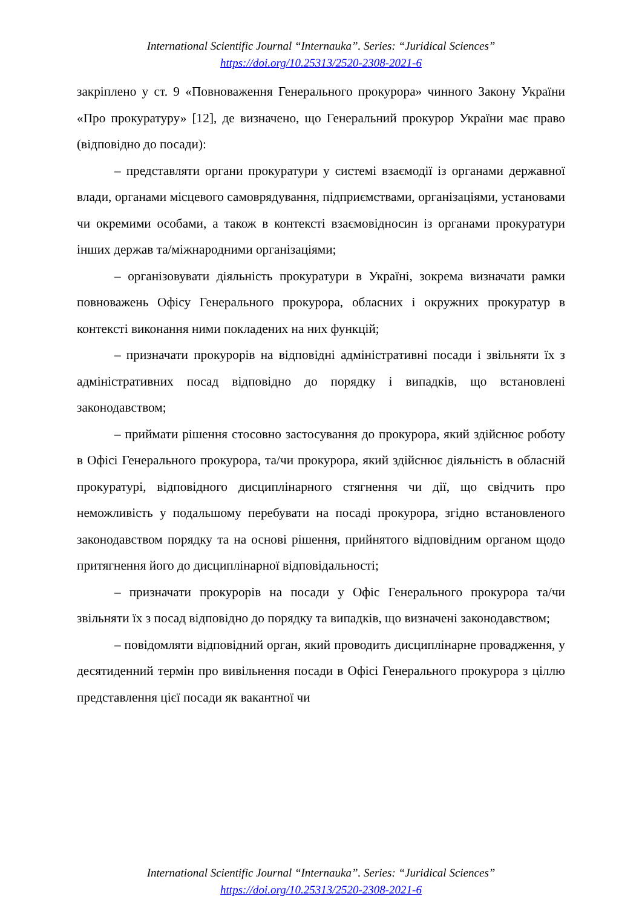International Scientific Journal “Internauka”. Series: “Juridical Sciences”
https://doi.org/10.25313/2520-2308-2021-6
закріплено у ст. 9 «Повноваження Генерального прокурора» чинного Закону України «Про прокуратуру» [12], де визначено, що Генеральний прокурор України має право (відповідно до посади):
– представляти органи прокуратури у системі взаємодії із органами державної влади, органами місцевого самоврядування, підприємствами, організаціями, установами чи окремими особами, а також в контексті взаємовідносин із органами прокуратури інших держав та/міжнародними організаціями;
– організовувати діяльність прокуратури в Україні, зокрема визначати рамки повноважень Офісу Генерального прокурора, обласних і окружних прокуратур в контексті виконання ними покладених на них функцій;
– призначати прокурорів на відповідні адміністративні посади і звільняти їх з адміністративних посад відповідно до порядку і випадків, що встановлені законодавством;
– приймати рішення стосовно застосування до прокурора, який здійснює роботу в Офісі Генерального прокурора, та/чи прокурора, який здійснює діяльність в обласній прокуратурі, відповідного дисциплінарного стягнення чи дії, що свідчить про неможливість у подальшому перебувати на посаді прокурора, згідно встановленого законодавством порядку та на основі рішення, прийнятого відповідним органом щодо притягнення його до дисциплінарної відповідальності;
– призначати прокурорів на посади у Офіс Генерального прокурора та/чи звільняти їх з посад відповідно до порядку та випадків, що визначені законодавством;
– повідомляти відповідний орган, який проводить дисциплінарне провадження, у десятиденний термін про вивільнення посади в Офісі Генерального прокурора з ціллю представлення цієї посади як вакантної чи
International Scientific Journal “Internauka”. Series: “Juridical Sciences”
https://doi.org/10.25313/2520-2308-2021-6